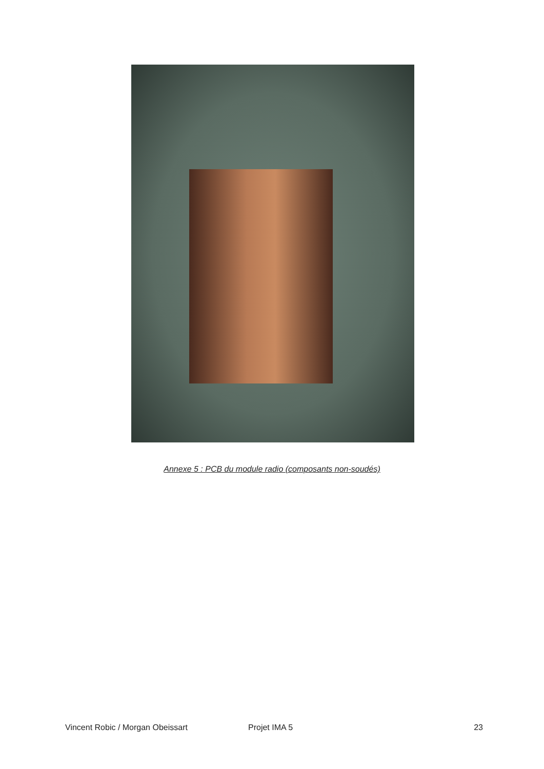Annexe 5 : PCB du module radio (composants non-soudés)
Vincent Robic / Morgan Obeissart Projet IMA 5 23